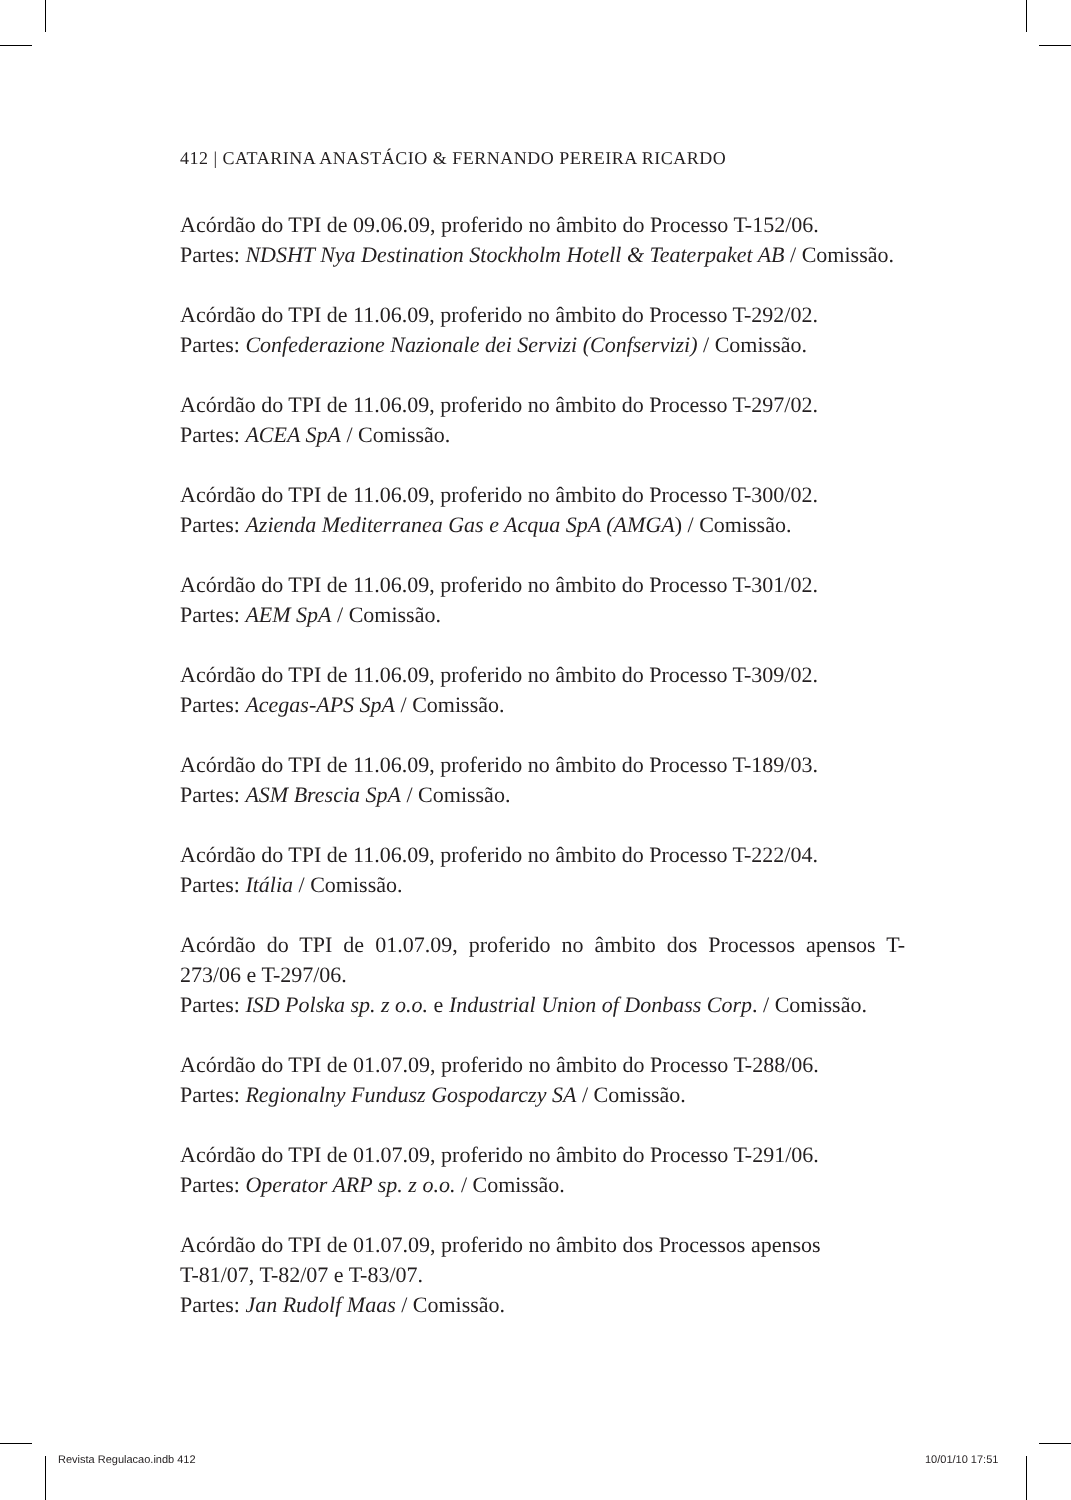412 | CATARINA ANASTÁCIO & FERNANDO PEREIRA RICARDO
Acórdão do TPI de 09.06.09, proferido no âmbito do Processo T-152/06.
Partes: NDSHT Nya Destination Stockholm Hotell & Teaterpaket AB / Comissão.
Acórdão do TPI de 11.06.09, proferido no âmbito do Processo T-292/02.
Partes: Confederazione Nazionale dei Servizi (Confservizi) / Comissão.
Acórdão do TPI de 11.06.09, proferido no âmbito do Processo T-297/02.
Partes: ACEA SpA / Comissão.
Acórdão do TPI de 11.06.09, proferido no âmbito do Processo T-300/02.
Partes: Azienda Mediterranea Gas e Acqua SpA (AMGA) / Comissão.
Acórdão do TPI de 11.06.09, proferido no âmbito do Processo T-301/02.
Partes: AEM SpA / Comissão.
Acórdão do TPI de 11.06.09, proferido no âmbito do Processo T-309/02.
Partes: Acegas-APS SpA / Comissão.
Acórdão do TPI de 11.06.09, proferido no âmbito do Processo T-189/03.
Partes: ASM Brescia SpA / Comissão.
Acórdão do TPI de 11.06.09, proferido no âmbito do Processo T-222/04.
Partes: Itália / Comissão.
Acórdão do TPI de 01.07.09, proferido no âmbito dos Processos apensos T-273/06 e T-297/06.
Partes: ISD Polska sp. z o.o. e Industrial Union of Donbass Corp. / Comissão.
Acórdão do TPI de 01.07.09, proferido no âmbito do Processo T-288/06.
Partes: Regionalny Fundusz Gospodarczy SA / Comissão.
Acórdão do TPI de 01.07.09, proferido no âmbito do Processo T-291/06.
Partes: Operator ARP sp. z o.o. / Comissão.
Acórdão do TPI de 01.07.09, proferido no âmbito dos Processos apensos
T-81/07, T-82/07 e T-83/07.
Partes: Jan Rudolf Maas / Comissão.
Revista Regulacao.indb 412 10/01/10 17:51